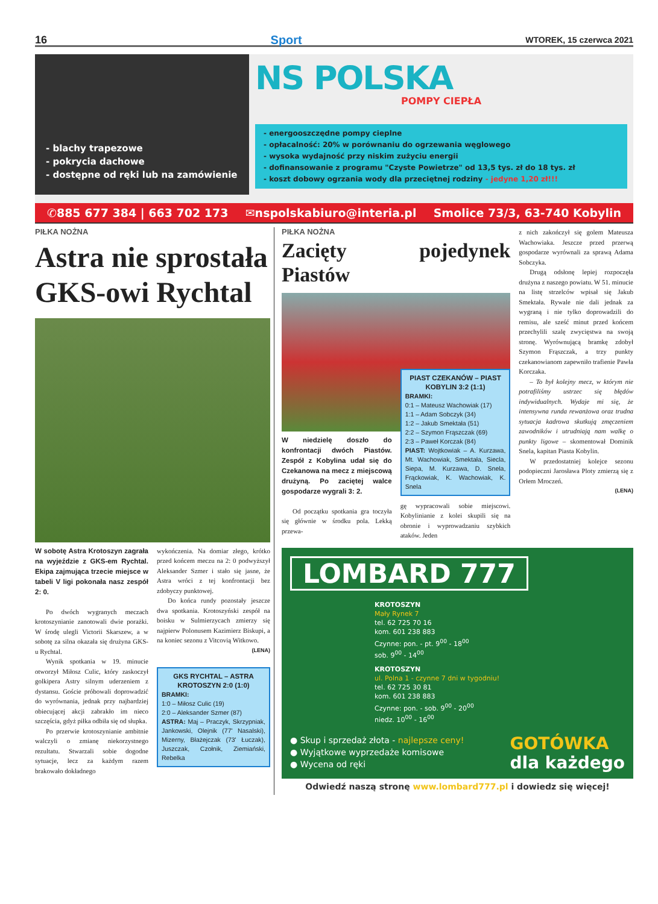16 Sport WTOREK, 15 czerwca 2021
- blachy trapezowe
- pokrycia dachowe
- dostępne od ręki lub na zamówienie
NS POLSKA
POMPY CIEPŁA
- energooszczędne pompy cieplne
- opłacalność: 20% w porównaniu do ogrzewania węglowego
- wysoka wydajność przy niskim zużyciu energii
- dofinansowanie z programu "Czyste Powietrze" od 13,5 tys. zł do 18 tys. zł
- koszt dobowy ogrzania wody dla przeciętnej rodziny - jedyne 1,20 zł!!!
✆885 677 384 | 663 702 173 ✉nspolskabiuro@interia.pl Smolice 73/3, 63-740 Kobylin
PIŁKA NOŻNA
Astra nie sprostała GKS-owi Rychtal
W sobotę Astra Krotoszyn zagrała na wyjeździe z GKS-em Rychtal. Ekipa zajmująca trzecie miejsce w tabeli V ligi pokonała nasz zespół 2: 0.
Po dwóch wygranych meczach krotoszynianie zanotowali dwie porażki. W środę ulegli Victorii Skarszew, a w sobotę za silna okazała się drużyna GKS-u Rychtal.
Wynik spotkania w 19. minucie otworzył Miłosz Culic, który zaskoczył golkipera Astry silnym uderzeniem z dystansu. Goście próbowali doprowadzić do wyrównania, jednak przy najbardziej obiecującej akcji zabrakło im nieco szczęścia, gdyż piłka odbiła się od słupka.
Po przerwie krotoszynianie ambitnie walczyli o zmianę niekorzystnego rezultatu. Stwarzali sobie dogodne sytuacje, lecz za każdym razem brakowało dokładnego
wykończenia. Na domiar złego, krótko przed końcem meczu na 2: 0 podwyższył Aleksander Szmer i stało się jasne, że Astra wróci z tej konfrontacji bez zdobyczy punktowej.
Do końca rundy pozostały jeszcze dwa spotkania. Krotoszyński zespół na boisku w Sulmierzycach zmierzy się najpierw Polonusem Kazimierz Biskupi, a na koniec sezonu z Vitcovią Witkowo.
(LENA)
GKS RYCHTAL – ASTRA KROTOSZYN 2:0 (1:0)
BRAMKI:
1:0 – Miłosz Culic (19)
2:0 – Aleksander Szmer (87)
ASTRA: Maj – Praczyk, Skrzypniak, Jankowski, Olejnik (77' Nasalski), Mizerny, Błażejczak (73' Łuczak), Juszczak, Czołnik, Ziemiański, Rebelka
PIŁKA NOŻNA
Zacięty pojedynek Piastów
W niedzielę doszło do konfrontacji dwóch Piastów. Zespół z Kobylina udał się do Czekanowa na mecz z miejscową drużyną. Po zaciętej walce gospodarze wygrali 3: 2.
Od początku spotkania gra toczyła się głównie w środku pola. Lekką przewa-
PIAST CZEKANÓW – PIAST KOBYLIN 3:2 (1:1)
BRAMKI:
0:1 – Mateusz Wachowiak (17)
1:1 – Adam Sobczyk (34)
1:2 – Jakub Smektała (51)
2:2 – Szymon Frąszczak (69)
2:3 – Paweł Korczak (84)
PIAST: Wojtkowiak – A. Kurzawa, Mt. Wachowiak, Smektała, Siecla, Siepa, M. Kurzawa, D. Snela, Frąckowiak, K. Wachowiak, K. Snela
gę wypracowali sobie miejscowi. Kobylinianie z kolei skupili się na obronie i wyprowadzaniu szybkich ataków. Jeden
z nich zakończył się golem Mateusza Wachowiaka. Jeszcze przed przerwą gospodarze wyrównali za sprawą Adama Sobczyka.
Drugą odsłonę lepiej rozpoczęła drużyna z naszego powiatu. W 51. minucie na listę strzelców wpisał się Jakub Smektała. Rywale nie dali jednak za wygraną i nie tylko doprowadzili do remisu, ale sześć minut przed końcem przechylili szalę zwycięstwa na swoją stronę. Wyrównującą bramkę zdobył Szymon Frąszczak, a trzy punkty czekanowianom zapewniło trafienie Pawła Korczaka.
– To był kolejny mecz, w którym nie potrafiliśmy ustrzec się błędów indywidualnych. Wydaje mi się, że intensywna runda rewanżowa oraz trudna sytuacja kadrowa skutkują zmęczeniem zawodników i utrudniają nam walkę o punkty ligowe – skomentował Dominik Snela, kapitan Piasta Kobylin.
W przedostatniej kolejce sezonu podopieczni Jarosława Ploty zmierzą się z Orłem Mroczeń.
(LENA)
LOMBARD 777
KROTOSZYN
Mały Rynek 7
tel. 62 725 70 16
kom. 601 238 883
Czynne: pon. - pt. 9<sup>00</sup> - 18<sup>00</sup>
sob. 9<sup>00</sup> - 14<sup>00</sup>
KROTOSZYN
ul. Polna 1 - czynne 7 dni w tygodniu!
tel. 62 725 30 81
kom. 601 238 883
Czynne: pon. - sob. 9<sup>00</sup> - 20<sup>00</sup>
niedz. 10<sup>00</sup> - 16<sup>00</sup>
● Skup i sprzedaż złota - najlepsze ceny!
● Wyjątkowe wyprzedaże komisowe
● Wycena od ręki
GOTÓWKA
dla każdego
Odwiedź naszą stronę www.lombard777.pl i dowiedz się więcej!